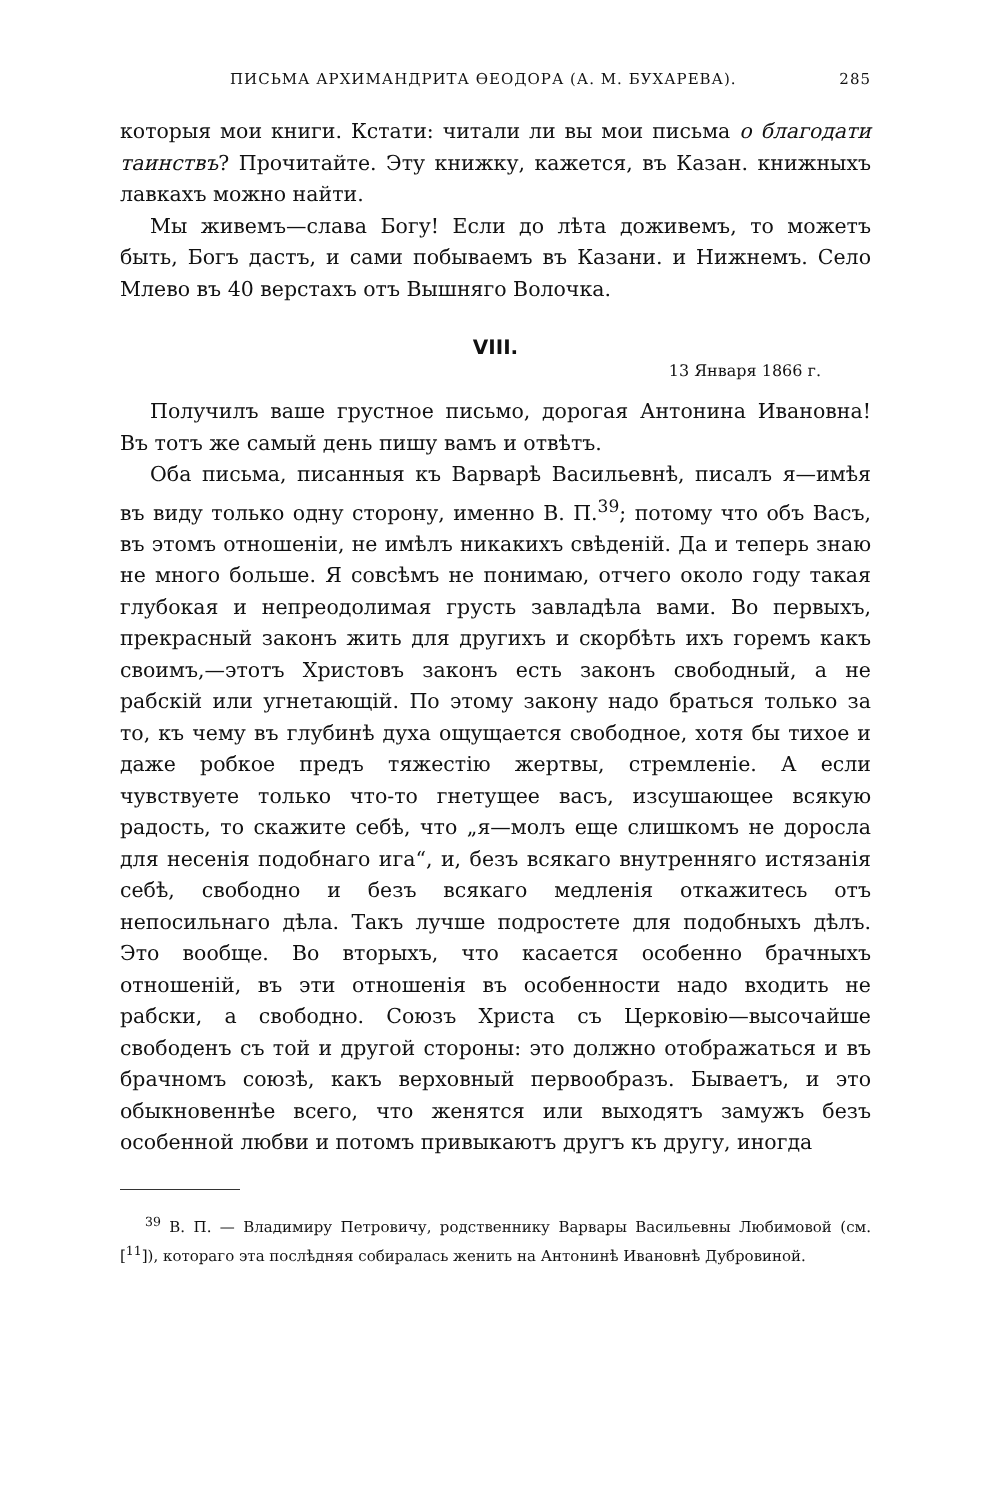ПИСЬМА АРХИМАНДРИТА ѲЕОДОРА (А. М. БУХАРЕВА). 285
которыя мои книги. Кстати: читали ли вы мои письма о благодати таинствъ? Прочитайте. Эту книжку, кажется, въ Казан. книжныхъ лавкахъ можно найти.
Мы живемъ—слава Богу! Если до лѣта доживемъ, то можетъ быть, Богъ дастъ, и сами побываемъ въ Казани. и Нижнемъ. Село Млево въ 40 верстахъ отъ Вышняго Волочка.
VIII.
13 Января 1866 г.
Получилъ ваше грустное письмо, дорогая Антонина Ивановна! Въ тотъ же самый день пишу вамъ и отвѣтъ.
Оба письма, писанныя къ Варварѣ Васильевнѣ, писалъ я—имѣя въ виду только одну сторону, именно В. П.<sup>39</sup>; потому что объ Васъ, въ этомъ отношенiи, не имѣлъ никакихъ свѣденiй. Да и теперь знаю не много больше. Я совсѣмъ не понимаю, отчего около году такая глубокая и непреодолимая грусть завладѣла вами. Во первыхъ, прекрасный законъ жить для другихъ и скорбѣть ихъ горемъ какъ своимъ,—этотъ Христовъ законъ есть законъ свободный, а не рабскiй или угнетающiй. По этому закону надо браться только за то, къ чему въ глубинѣ духа ощущается свободное, хотя бы тихое и даже робкое предъ тяжестiю жертвы, стремленiе. А если чувствуете только что-то гнетущее васъ, изсушающее всякую радость, то скажите себѣ, что „я—молъ еще слишкомъ не доросла для несенiя подобнаго ига“, и, безъ всякаго внутренняго истязанiя себѣ, свободно и безъ всякаго медленiя откажитесь отъ непосильнаго дѣла. Такъ лучше подростете для подобныхъ дѣлъ. Это вообще. Во вторыхъ, что касается особенно брачныхъ отношенiй, въ эти отношенiя въ особенности надо входить не рабски, а свободно. Союзъ Христа съ Церковiю—высочайше свободенъ съ той и другой стороны: это должно отображаться и въ брачномъ союзѣ, какъ верховный первообразъ. Бываетъ, и это обыкновеннѣе всего, что женятся или выходятъ замужъ безъ особенной любви и потомъ привыкаютъ другъ къ другу, иногда
<sup>39</sup> В. П. — Владимиру Петровичу, родственнику Варвары Васильевны Любимовой (см. [<sup>11</sup>]), котораго эта послѣдняя собиралась женить на Антонинѣ Ивановнѣ Дубровиной.